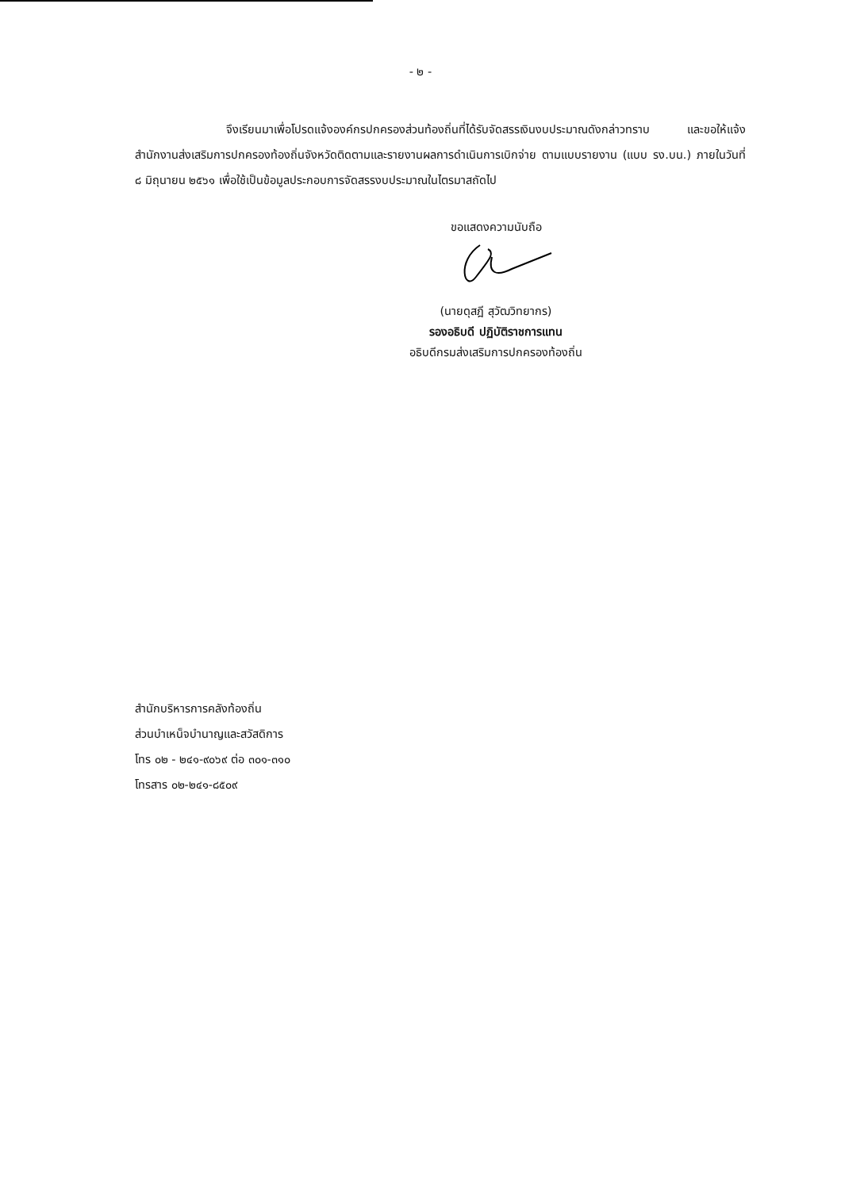- ๒ -
จึงเรียนมาเพื่อโปรดแจ้งองค์กรปกครองส่วนท้องถิ่นที่ได้รับจัดสรรเงินงบประมาณดังกล่าวทราบ และขอให้แจ้งสำนักงานส่งเสริมการปกครองท้องถิ่นจังหวัดติดตามและรายงานผลการดำเนินการเบิกจ่าย ตามแบบรายงาน (แบบ รง.บน.) ภายในวันที่ ๘ มิถุนายน ๒๕๖๑ เพื่อใช้เป็นข้อมูลประกอบการจัดสรรงบประมาณในไตรมาสถัดไป
ขอแสดงความนับถือ
(นายดุสฎี สุวัฒวิทยากร)
รองอธิบดี ปฏิบัติราชการแทน
อธิบดีกรมส่งเสริมการปกครองท้องถิ่น
สำนักบริหารการคลังท้องถิ่น
ส่วนบำเหน็จบำนาญและสวัสดิการ
โทร ๐๒ - ๒๔๑-๙๐๖๙ ต่อ ๓๐๑-๓๑๐
โทรสาร ๐๒-๒๔๑-๘๕๐๙